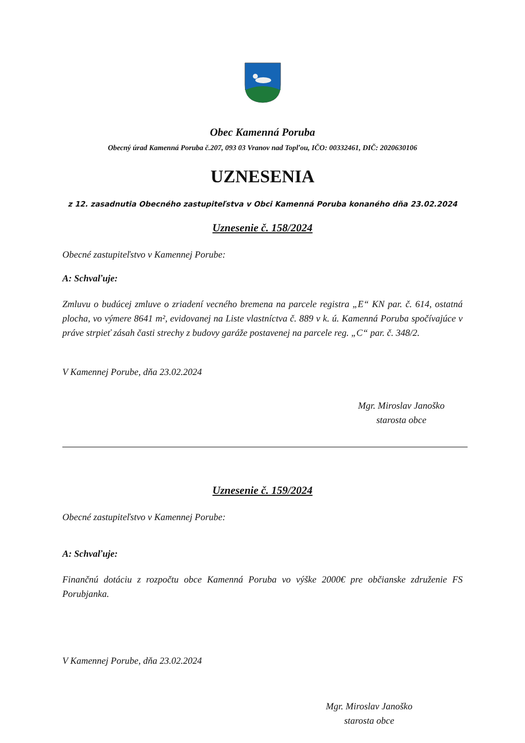Obec Kamenná Poruba
Obecný úrad Kamenná Poruba č.207, 093 03 Vranov nad Topľou, IČO: 00332461, DIČ: 2020630106
UZNESENIA
z 12. zasadnutia Obecného zastupiteľstva v Obci Kamenná Poruba konaného dňa 23.02.2024
Uznesenie č. 158/2024
Obecné zastupiteľstvo v Kamennej Porube:
A: Schvaľuje:
Zmluvu o budúcej zmluve o zriadení vecného bremena na parcele registra „E“ KN par. č. 614, ostatná plocha, vo výmere 8641 m², evidovanej na Liste vlastníctva č. 889 v k. ú. Kamenná Poruba spočívajúce v práve strpieť zásah časti strechy z budovy garáže postavenej na parcele reg. „C“ par. č. 348/2.
V Kamennej Porube, dňa 23.02.2024
Mgr. Miroslav Janoško
starosta obce
Uznesenie č. 159/2024
Obecné zastupiteľstvo v Kamennej Porube:
A: Schvaľuje:
Finančnú dotáciu z rozpočtu obce Kamenná Poruba vo výške 2000€ pre občianske združenie FS Porubjanka.
V Kamennej Porube, dňa 23.02.2024
Mgr. Miroslav Janoško
starosta obce